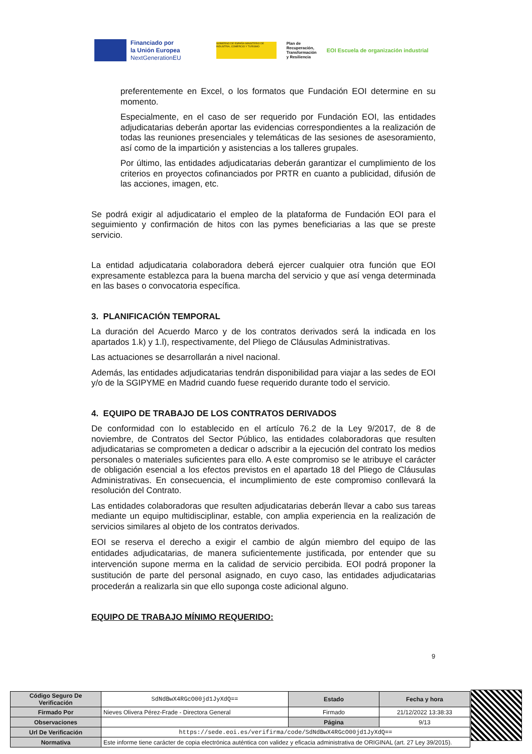Financiado por
la Unión Europea
NextGenerationEU
GOBIERNO DE ESPAÑA MINISTERIO DE INDUSTRIA, COMERCIO Y TURISMO
Plan de
Recuperación,
Transformación
y Resiliencia
EOI Escuela de organización industrial
preferentemente en Excel, o los formatos que Fundación EOI determine en su momento.
Especialmente, en el caso de ser requerido por Fundación EOI, las entidades adjudicatarias deberán aportar las evidencias correspondientes a la realización de todas las reuniones presenciales y telemáticas de las sesiones de asesoramiento, así como de la impartición y asistencias a los talleres grupales.
Por último, las entidades adjudicatarias deberán garantizar el cumplimiento de los criterios en proyectos cofinanciados por PRTR en cuanto a publicidad, difusión de las acciones, imagen, etc.
Se podrá exigir al adjudicatario el empleo de la plataforma de Fundación EOI para el seguimiento y confirmación de hitos con las pymes beneficiarias a las que se preste servicio.
La entidad adjudicataria colaboradora deberá ejercer cualquier otra función que EOI expresamente establezca para la buena marcha del servicio y que así venga determinada en las bases o convocatoria específica.
3. PLANIFICACIÓN TEMPORAL
La duración del Acuerdo Marco y de los contratos derivados será la indicada en los apartados 1.k) y 1.l), respectivamente, del Pliego de Cláusulas Administrativas.
Las actuaciones se desarrollarán a nivel nacional.
Además, las entidades adjudicatarias tendrán disponibilidad para viajar a las sedes de EOI y/o de la SGIPYME en Madrid cuando fuese requerido durante todo el servicio.
4. EQUIPO DE TRABAJO DE LOS CONTRATOS DERIVADOS
De conformidad con lo establecido en el artículo 76.2 de la Ley 9/2017, de 8 de noviembre, de Contratos del Sector Público, las entidades colaboradoras que resulten adjudicatarias se comprometen a dedicar o adscribir a la ejecución del contrato los medios personales o materiales suficientes para ello. A este compromiso se le atribuye el carácter de obligación esencial a los efectos previstos en el apartado 18 del Pliego de Cláusulas Administrativas. En consecuencia, el incumplimiento de este compromiso conllevará la resolución del Contrato.
Las entidades colaboradoras que resulten adjudicatarias deberán llevar a cabo sus tareas mediante un equipo multidisciplinar, estable, con amplia experiencia en la realización de servicios similares al objeto de los contratos derivados.
EOI se reserva el derecho a exigir el cambio de algún miembro del equipo de las entidades adjudicatarias, de manera suficientemente justificada, por entender que su intervención supone merma en la calidad de servicio percibida. EOI podrá proponer la sustitución de parte del personal asignado, en cuyo caso, las entidades adjudicatarias procederán a realizarla sin que ello suponga coste adicional alguno.
EQUIPO DE TRABAJO MÍNIMO REQUERIDO:
9
| Código Seguro De Verificación | SdNdBwX4RGcO00jd1JyXdQ== | Estado | Fecha y hora |
| Firmado Por | Nieves Olivera Pérez-Frade - Directora General | Firmado | 21/12/2022 13:38:33 |
| Observaciones | | Página | 9/13 |
| Url De Verificación | https://sede.eoi.es/verifirma/code/SdNdBwX4RGcO00jd1JyXdQ== | | |
| Normativa | Este informe tiene carácter de copia electrónica auténtica con validez y eficacia administrativa de ORIGINAL (art. 27 Ley 39/2015). | | |